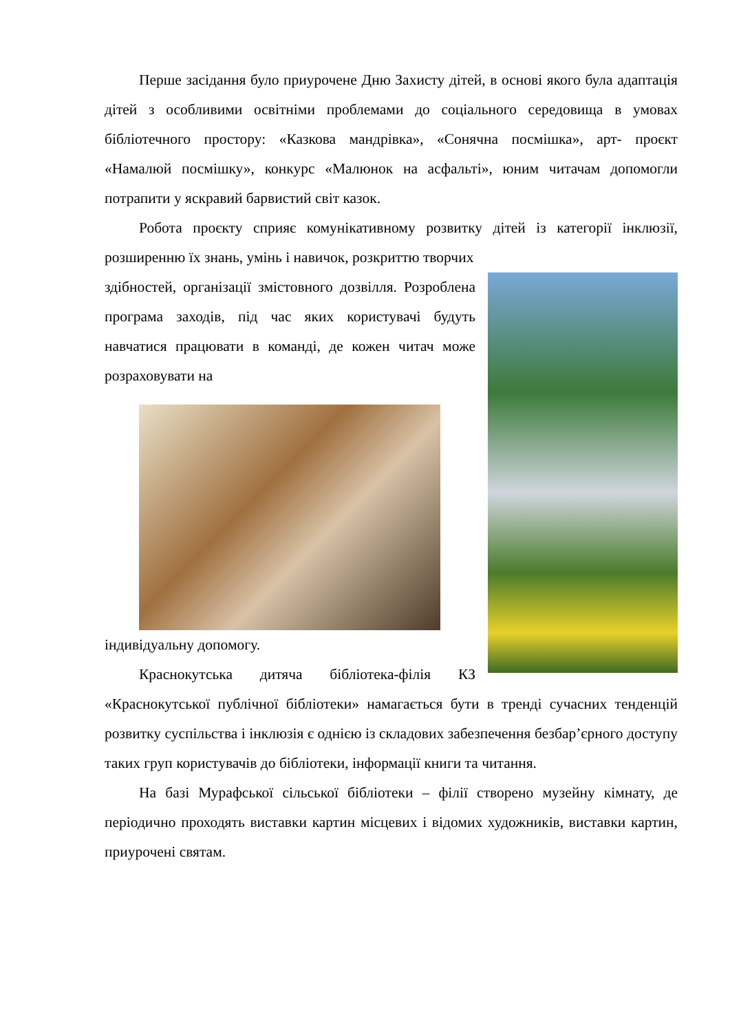Перше засідання було приурочене Дню Захисту дітей, в основі якого була адаптація дітей з особливими освітніми проблемами до соціального середовища в умовах бібліотечного простору: «Казкова мандрівка», «Сонячна посмішка», арт- проєкт «Намалюй посмішку», конкурс «Малюнок на асфальті», юним читачам допомогли потрапити у яскравий барвистий світ казок.
Робота проєкту сприяє комунікативному розвитку дітей із категорії інклюзії, розширенню їх знань, умінь і навичок, розкриттю творчих
здібностей, організації змістовного дозвілля. Розроблена програма заходів, під час яких користувачі будуть навчатися працювати в команді, де кожен читач може розраховувати на
індивідуальну допомогу.
Краснокутська дитяча бібліотека-філія КЗ «Краснокутської публічної бібліотеки» намагається бути в тренді сучасних тенденцій розвитку суспільства і інклюзія є однією із складових забезпечення безбар’єрного доступу таких груп користувачів до бібліотеки, інформації книги та читання.
На базі Мурафської сільської бібліотеки – філії створено музейну кімнату, де періодично проходять виставки картин місцевих і відомих художників, виставки картин, приурочені святам.